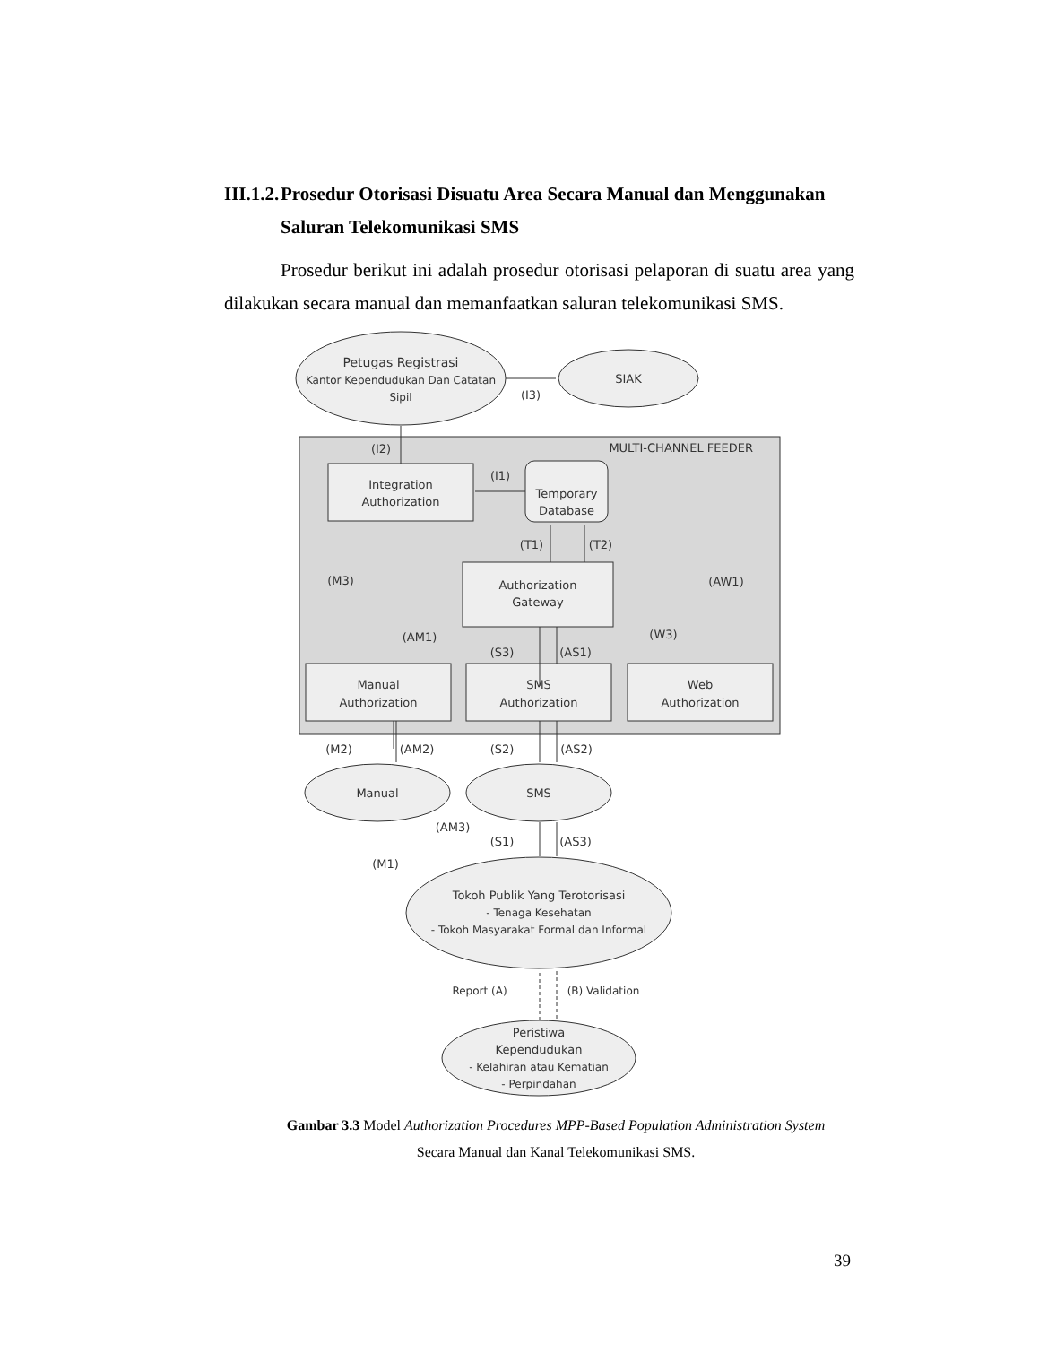III.1.2. Prosedur Otorisasi Disuatu Area Secara Manual dan Menggunakan
Saluran Telekomunikasi SMS
Prosedur berikut ini adalah prosedur otorisasi pelaporan di suatu area yang dilakukan secara manual dan memanfaatkan saluran telekomunikasi SMS.
Petugas Registrasi
Kantor Kependudukan Dan Catatan
Sipil
SIAK
(I3)
MULTI-CHANNEL FEEDER
(I2)
(I1)
Integration
Authorization
Temporary
Database
(T1)
(T2)
(M3)
(AW1)
Authorization
Gateway
(AM1)
(W3)
(S3)
(AS1)
Manual
Authorization
SMS
Authorization
Web
Authorization
(M2)
(AM2)
(S2)
(AS2)
Manual
SMS
(AM3)
(S1)
(AS3)
(M1)
Tokoh Publik Yang Terotorisasi
- Tenaga Kesehatan
- Tokoh Masyarakat Formal dan Informal
Report (A)
(B) Validation
Peristiwa
Kependudukan
- Kelahiran atau Kematian
- Perpindahan
Gambar 3.3 Model Authorization Procedures MPP-Based Population Administration System
Secara Manual dan Kanal Telekomunikasi SMS.
39